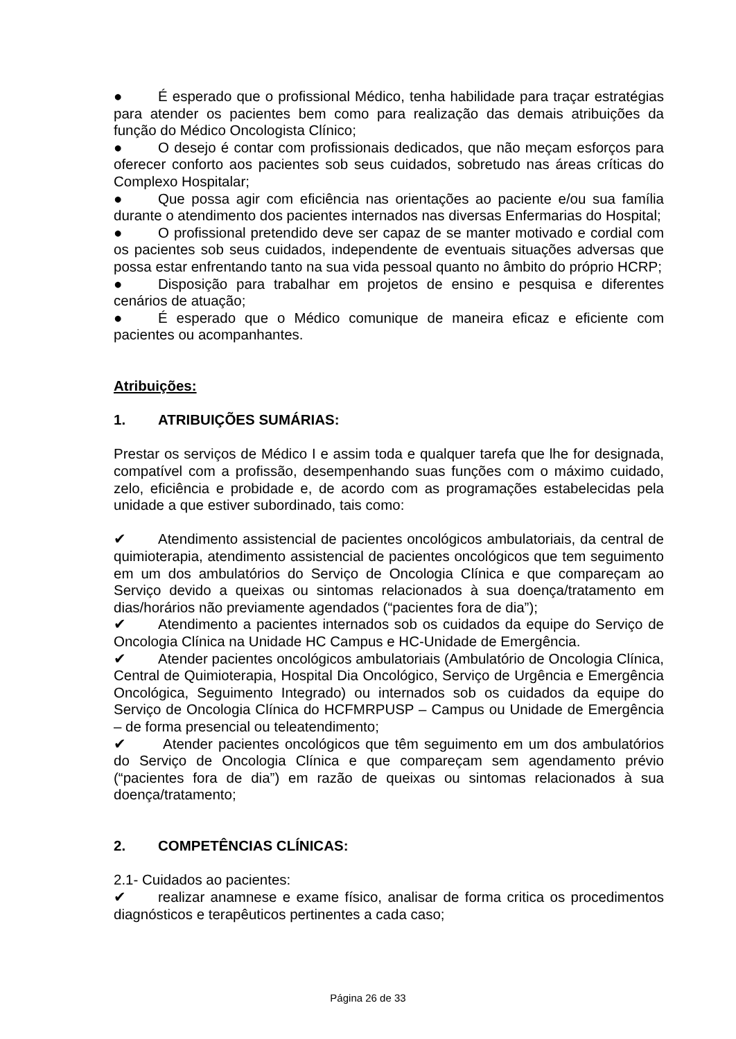● É esperado que o profissional Médico, tenha habilidade para traçar estratégias para atender os pacientes bem como para realização das demais atribuições da função do Médico Oncologista Clínico;
● O desejo é contar com profissionais dedicados, que não meçam esforços para oferecer conforto aos pacientes sob seus cuidados, sobretudo nas áreas críticas do Complexo Hospitalar;
● Que possa agir com eficiência nas orientações ao paciente e/ou sua família durante o atendimento dos pacientes internados nas diversas Enfermarias do Hospital;
● O profissional pretendido deve ser capaz de se manter motivado e cordial com os pacientes sob seus cuidados, independente de eventuais situações adversas que possa estar enfrentando tanto na sua vida pessoal quanto no âmbito do próprio HCRP;
● Disposição para trabalhar em projetos de ensino e pesquisa e diferentes cenários de atuação;
● É esperado que o Médico comunique de maneira eficaz e eficiente com pacientes ou acompanhantes.
Atribuições:
1. ATRIBUIÇÕES SUMÁRIAS:
Prestar os serviços de Médico I e assim toda e qualquer tarefa que lhe for designada, compatível com a profissão, desempenhando suas funções com o máximo cuidado, zelo, eficiência e probidade e, de acordo com as programações estabelecidas pela unidade a que estiver subordinado, tais como:
✔ Atendimento assistencial de pacientes oncológicos ambulatoriais, da central de quimioterapia, atendimento assistencial de pacientes oncológicos que tem seguimento em um dos ambulatórios do Serviço de Oncologia Clínica e que compareçam ao Serviço devido a queixas ou sintomas relacionados à sua doença/tratamento em dias/horários não previamente agendados (“pacientes fora de dia”);
✔ Atendimento a pacientes internados sob os cuidados da equipe do Serviço de Oncologia Clínica na Unidade HC Campus e HC-Unidade de Emergência.
✔ Atender pacientes oncológicos ambulatoriais (Ambulatório de Oncologia Clínica, Central de Quimioterapia, Hospital Dia Oncológico, Serviço de Urgência e Emergência Oncológica, Seguimento Integrado) ou internados sob os cuidados da equipe do Serviço de Oncologia Clínica do HCFMRPUSP – Campus ou Unidade de Emergência – de forma presencial ou teleatendimento;
✔ Atender pacientes oncológicos que têm seguimento em um dos ambulatórios do Serviço de Oncologia Clínica e que compareçam sem agendamento prévio (“pacientes fora de dia”) em razão de queixas ou sintomas relacionados à sua doença/tratamento;
2. COMPETÊNCIAS CLÍNICAS:
2.1- Cuidados ao pacientes:
✔ realizar anamnese e exame físico, analisar de forma critica os procedimentos diagnósticos e terapêuticos pertinentes a cada caso;
Página 26 de 33